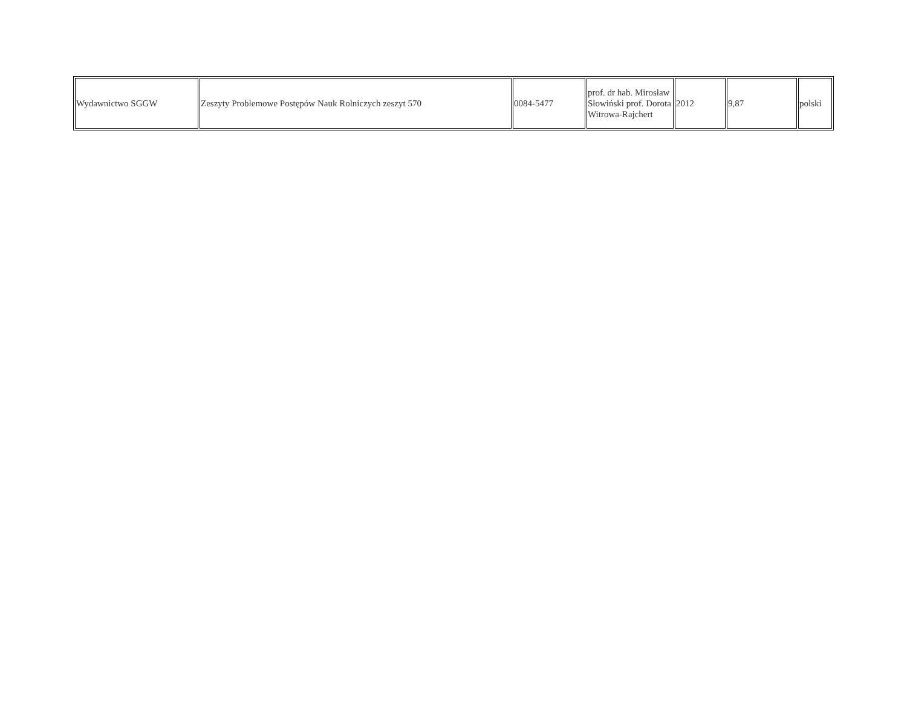| Wydawnictwo SGGW | Zeszyty Problemowe Postępów Nauk Rolniczych zeszyt 570 | 0084-5477 | prof. dr hab. Mirosław Słowiński prof. Dorota Witrowa-Rajchert | 2012 | 9,87 | polski |